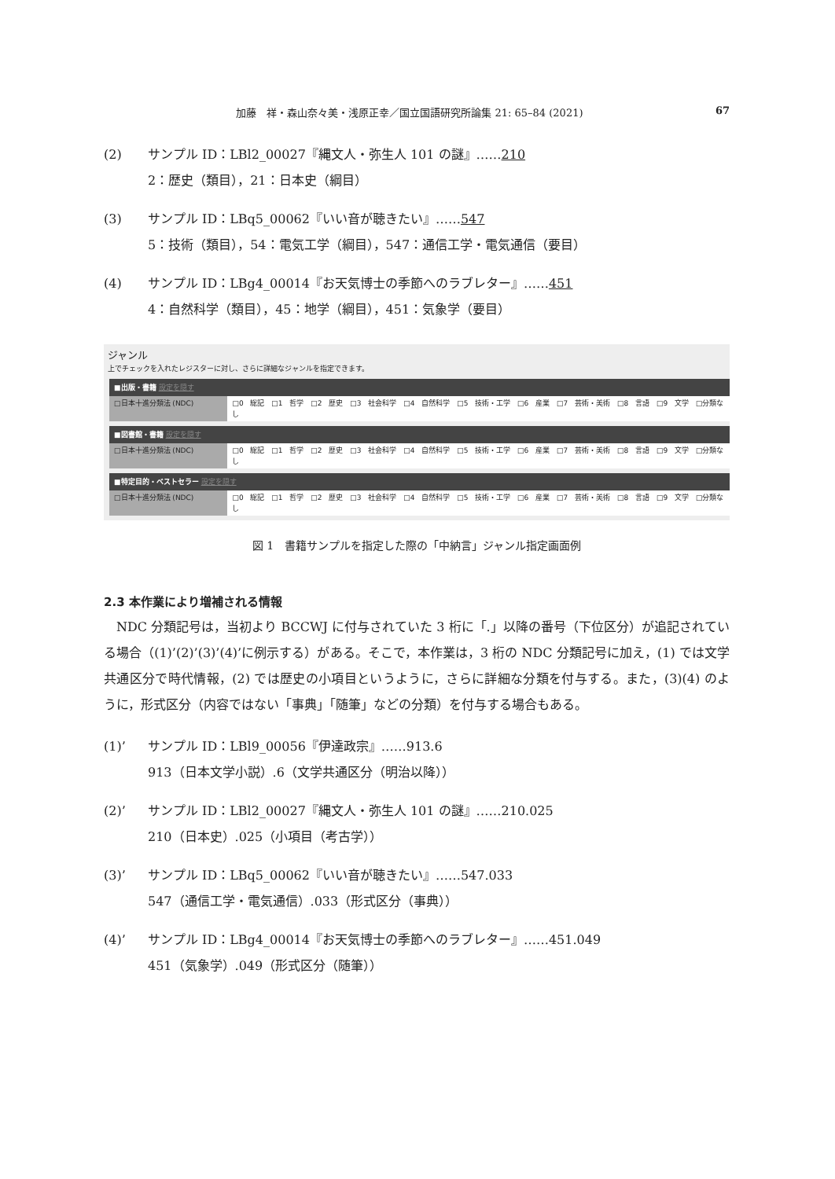加藤　祥・森山奈々美・浅原正幸／国立国語研究所論集 21: 65–84 (2021)
67
(2) サンプル ID：LBl2_00027『縄文人・弥生人 101 の謎』……210
2：歴史（類目），21：日本史（綱目）
(3) サンプル ID：LBq5_00062『いい音が聴きたい』……547
5：技術（類目），54：電気工学（綱目），547：通信工学・電気通信（要目）
(4) サンプル ID：LBg4_00014『お天気博士の季節へのラブレター』……451
4：自然科学（類目），45：地学（綱目），451：気象学（要目）
ジャンル
上でチェックを入れたレジスターに対し、さらに詳細なジャンルを指定できます。
■出版・書籍 設定を隠す
□日本十進分類法 (NDC) □0 総記 □1 哲学 □2 歴史 □3 社会科学 □4 自然科学 □5 技術・工学 □6 産業 □7 芸術・美術 □8 言語 □9 文学 □分類なし
■図書館・書籍 設定を隠す
□日本十進分類法 (NDC) □0 総記 □1 哲学 □2 歴史 □3 社会科学 □4 自然科学 □5 技術・工学 □6 産業 □7 芸術・美術 □8 言語 □9 文学 □分類なし
■特定目的・ベストセラー 設定を隠す
□日本十進分類法 (NDC) □0 総記 □1 哲学 □2 歴史 □3 社会科学 □4 自然科学 □5 技術・工学 □6 産業 □7 芸術・美術 □8 言語 □9 文学 □分類なし
図 1　書籍サンプルを指定した際の「中納言」ジャンル指定画面例
2.3 本作業により増補される情報
NDC 分類記号は，当初より BCCWJ に付与されていた 3 桁に「.」以降の番号（下位区分）が追記されている場合（(1)’(2)’(3)’(4)’に例示する）がある。そこで，本作業は，3 桁の NDC 分類記号に加え，(1) では文学共通区分で時代情報，(2) では歴史の小項目というように，さらに詳細な分類を付与する。また，(3)(4) のように，形式区分（内容ではない「事典」「随筆」などの分類）を付与する場合もある。
(1)’ サンプル ID：LBl9_00056『伊達政宗』……913.6
913（日本文学小説）.6（文学共通区分（明治以降））
(2)’ サンプル ID：LBl2_00027『縄文人・弥生人 101 の謎』……210.025
210（日本史）.025（小項目（考古学））
(3)’ サンプル ID：LBq5_00062『いい音が聴きたい』……547.033
547（通信工学・電気通信）.033（形式区分（事典））
(4)’ サンプル ID：LBg4_00014『お天気博士の季節へのラブレター』……451.049
451（気象学）.049（形式区分（随筆））